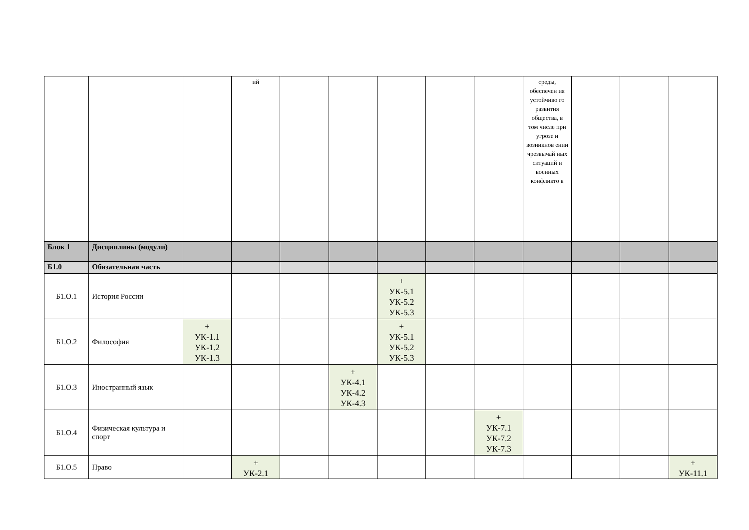| | | | ий | | | | | | среды, обеспечен ия устойчиво го развития общества, в том числе при угрозе и возникнов ении чрезвычай ных ситуаций и военных конфликто в | | | |
| Блок 1 | Дисциплины (модули) | | | | | | | | | | | |
| Б1.0 | Обязательная часть | | | | | | | | | | | |
| Б1.О.1 | История России | | | | | + УК-5.1 УК-5.2 УК-5.3 | | | | | | |
| Б1.О.2 | Философия | + УК-1.1 УК-1.2 УК-1.3 | | | | + УК-5.1 УК-5.2 УК-5.3 | | | | | | |
| Б1.О.3 | Иностранный язык | | | | + УК-4.1 УК-4.2 УК-4.3 | | | | | | | |
| Б1.О.4 | Физическая культура и спорт | | | | | | | + УК-7.1 УК-7.2 УК-7.3 | | | | |
| Б1.О.5 | Право | | + УК-2.1 | | | | | | | | | + УК-11.1 |